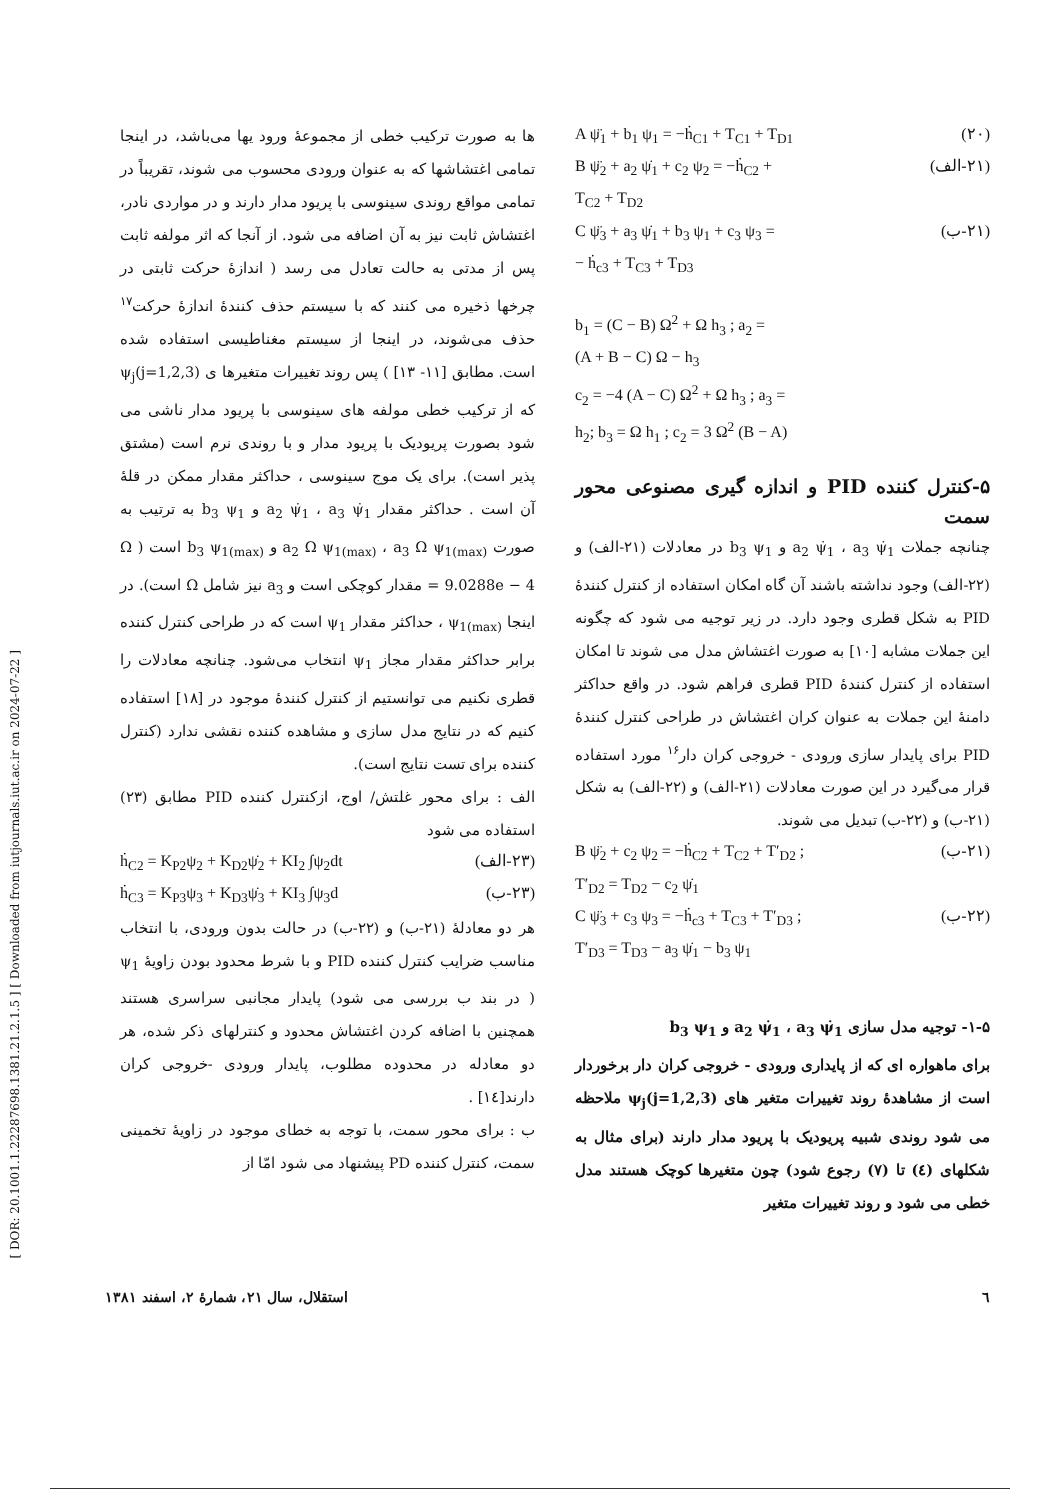[ DOR: 20.1001.1.22287698.1381.21.2.1.5 ] [ Downloaded from iutjournals.iut.ac.ir on 2024-07-22 ]
A ψ̈<sub>1</sub> + b<sub>1</sub> ψ<sub>1</sub> = −ḣ<sub>C1</sub> + T<sub>C1</sub> + T<sub>D1</sub> (۲۰)
B ψ̈<sub>2</sub> + a<sub>2</sub> ψ̇<sub>1</sub> + c<sub>2</sub> ψ<sub>2</sub> = −ḣ<sub>C2</sub> +
T<sub>C2</sub> + T<sub>D2</sub> (۲۱-الف)
C ψ̈<sub>3</sub> + a<sub>3</sub> ψ̇<sub>1</sub> + b<sub>3</sub> ψ<sub>1</sub> + c<sub>3</sub> ψ<sub>3</sub> =
− ḣ<sub>c3</sub> + T<sub>C3</sub> + T<sub>D3</sub> (۲۱-ب)
b<sub>1</sub> = (C − B) Ω<sup>2</sup> + Ω h<sub>3</sub> ; a<sub>2</sub> =
(A + B − C) Ω − h<sub>3</sub>
c<sub>2</sub> = −4 (A − C) Ω<sup>2</sup> + Ω h<sub>3</sub> ; a<sub>3</sub> =
h<sub>2</sub>; b<sub>3</sub> = Ω h<sub>1</sub> ; c<sub>2</sub> = 3 Ω<sup>2</sup> (B − A)
۵-کنترل کننده PID و اندازه گیری مصنوعی محور سمت
چنانچه جملات a<sub>2</sub> ψ̇<sub>1</sub> ، a<sub>3</sub> ψ̇<sub>1</sub> و b<sub>3</sub> ψ<sub>1</sub> در معادلات (۲۱-الف) و (۲۲-الف) وجود نداشته باشند آن گاه امکان استفاده از کنترل کنندهٔ PID به شکل قطری وجود دارد. در زیر توجیه می شود که چگونه این جملات مشابه [۱۰] به صورت اغتشاش مدل می شوند تا امکان استفاده از کنترل کنندهٔ PID قطری فراهم شود. در واقع حداکثر دامنهٔ این جملات به عنوان کران اغتشاش در طراحی کنترل کنندهٔ PID برای پایدار سازی ورودی - خروجی کران دار<sup>۱۶</sup> مورد استفاده قرار می‌گیرد در این صورت معادلات (۲۱-الف) و (۲۲-الف) به شکل (۲۱-ب) و (۲۲-ب) تبدیل می شوند.
B ψ̈<sub>2</sub> + c<sub>2</sub> ψ<sub>2</sub> = −ḣ<sub>C2</sub> + T<sub>C2</sub> + T′<sub>D2</sub> ;
T′<sub>D2</sub> = T<sub>D2</sub> − c<sub>2</sub> ψ̇<sub>1</sub> (۲۱-ب)
C ψ̈<sub>3</sub> + c<sub>3</sub> ψ<sub>3</sub> = −ḣ<sub>c3</sub> + T<sub>C3</sub> + T′<sub>D3</sub> ;
T′<sub>D3</sub> = T<sub>D3</sub> − a<sub>3</sub> ψ̇<sub>1</sub> − b<sub>3</sub> ψ<sub>1</sub> (۲۲-ب)
۱-۵- توجیه مدل سازی a<sub>2</sub> ψ̇<sub>1</sub> ، a<sub>3</sub> ψ̇<sub>1</sub> و b<sub>3</sub> ψ<sub>1</sub>
برای ماهواره ای که از پایداری ورودی - خروجی کران دار برخوردار است از مشاهدهٔ روند تغییرات متغیر های ψ<sub>j</sub>(j=1,2,3) ملاحظه می شود روندی شبیه پریودیک با پریود مدار دارند (برای مثال به شکلهای (٤) تا (۷) رجوع شود) چون متغیرها کوچک هستند مدل خطی می شود و روند تغییرات متغیر
ها به صورت ترکیب خطی از مجموعهٔ ورود یها می‌باشد، در اینجا تمامی اغتشاشها که به عنوان ورودی محسوب می شوند، تقریباً در تمامی مواقع روندی سینوسی با پریود مدار دارند و در مواردی نادر، اغتشاش ثابت نیز به آن اضافه می شود. از آنجا که اثر مولفه ثابت پس از مدتی به حالت تعادل می رسد ( اندازهٔ حرکت ثابتی در چرخها ذخیره می کنند که با سیستم حذف کنندهٔ اندازهٔ حرکت<sup>۱۷</sup> حذف می‌شوند، در اینجا از سیستم مغناطیسی استفاده شده است. مطابق [۱۱- ۱۳] ) پس روند تغییرات متغیرها ی ψ<sub>j</sub>(j=1,2,3) که از ترکیب خطی مولفه های سینوسی با پریود مدار ناشی می شود بصورت پریودیک با پریود مدار و با روندی نرم است (مشتق پذیر است). برای یک موج سینوسی ، حداکثر مقدار ممکن در قلهٔ آن است . حداکثر مقدار a<sub>2</sub> ψ̇<sub>1</sub> ، a<sub>3</sub> ψ̇<sub>1</sub> و b<sub>3</sub> ψ<sub>1</sub> به ترتیب به صورت a<sub>2</sub> Ω ψ<sub>1(max)</sub> ، a<sub>3</sub> Ω ψ<sub>1(max)</sub> و b<sub>3</sub> ψ<sub>1(max)</sub> است ( Ω = 9.0288e − 4 مقدار کوچکی است و a<sub>3</sub> نیز شامل Ω است). در اینجا ψ<sub>1(max)</sub> ، حداکثر مقدار ψ<sub>1</sub> است که در طراحی کنترل کننده برابر حداکثر مقدار مجاز ψ<sub>1</sub> انتخاب می‌شود. چنانچه معادلات را قطری نکنیم می توانستیم از کنترل کنندهٔ موجود در [۱۸] استفاده کنیم که در نتایج مدل سازی و مشاهده کننده نقشی ندارد (کنترل کننده برای تست نتایج است).
الف : برای محور غلتش/ اوج، ازکنترل کننده PID مطابق (۲۳) استفاده می شود
ḣ<sub>C2</sub> = K<sub>P2</sub>ψ<sub>2</sub> + K<sub>D2</sub>ψ̇<sub>2</sub> + KI<sub>2</sub> ∫ψ<sub>2</sub>dt (۲۳-الف)
ḣ<sub>C3</sub> = K<sub>P3</sub>ψ<sub>3</sub> + K<sub>D3</sub>ψ̇<sub>3</sub> + KI<sub>3</sub> ∫ψ<sub>3</sub>d (۲۳-ب)
هر دو معادلهٔ (۲۱-ب) و (۲۲-ب) در حالت بدون ورودی، با انتخاب مناسب ضرایب کنترل کننده PID و با شرط محدود بودن زاویهٔ ψ<sub>1</sub> ( در بند ب بررسی می شود) پایدار مجانبی سراسری هستند همچنین با اضافه کردن اغتشاش محدود و کنترلهای ذکر شده، هر دو معادله در محدوده مطلوب، پایدار ورودی -خروجی کران دارند[۱٤] .
ب : برای محور سمت، با توجه به خطای موجود در زاویهٔ تخمینی سمت، کنترل کننده PD پیشنهاد می شود امّا از
٦ استقلال، سال ۲۱، شمارهٔ ۲، اسفند ۱۳۸۱